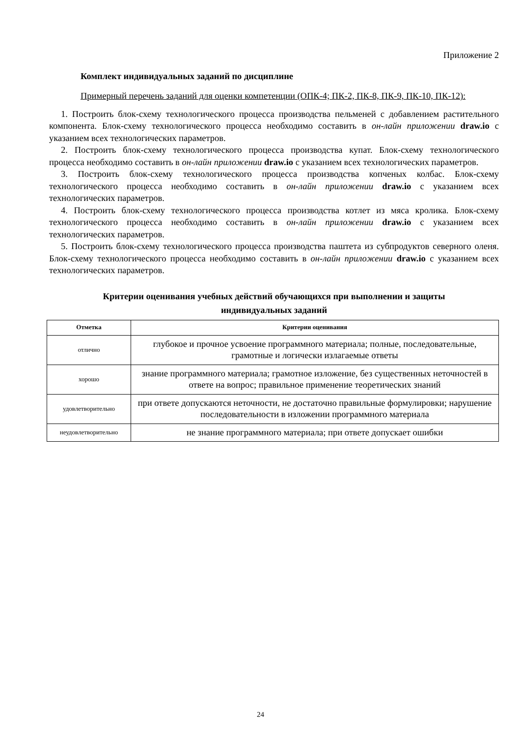Приложение 2
Комплект индивидуальных заданий по дисциплине
Примерный перечень заданий для оценки компетенции (ОПК-4; ПК-2, ПК-8, ПК-9, ПК-10, ПК-12):
1. Построить блок-схему технологического процесса производства пельменей с добавлением растительного компонента. Блок-схему технологического процесса необходимо составить в он-лайн приложении draw.io с указанием всех технологических параметров.
2. Построить блок-схему технологического процесса производства купат. Блок-схему технологического процесса необходимо составить в он-лайн приложении draw.io с указанием всех технологических параметров.
3. Построить блок-схему технологического процесса производства копченых колбас. Блок-схему технологического процесса необходимо составить в он-лайн приложении draw.io с указанием всех технологических параметров.
4. Построить блок-схему технологического процесса производства котлет из мяса кролика. Блок-схему технологического процесса необходимо составить в он-лайн приложении draw.io с указанием всех технологических параметров.
5. Построить блок-схему технологического процесса производства паштета из субпродуктов северного оленя. Блок-схему технологического процесса необходимо составить в он-лайн приложении draw.io с указанием всех технологических параметров.
Критерии оценивания учебных действий обучающихся при выполнении и защиты
индивидуальных заданий
| Отметка | Критерии оценивания |
| --- | --- |
| отлично | глубокое и прочное усвоение программного материала; полные, последовательные, грамотные и логически излагаемые ответы |
| хорошо | знание программного материала; грамотное изложение, без существенных неточностей в ответе на вопрос; правильное применение теоретических знаний |
| удовлетворительно | при ответе допускаются неточности, не достаточно правильные формулировки; нарушение последовательности в изложении программного материала |
| неудовлетворительно | не знание программного материала; при ответе допускает ошибки |
24